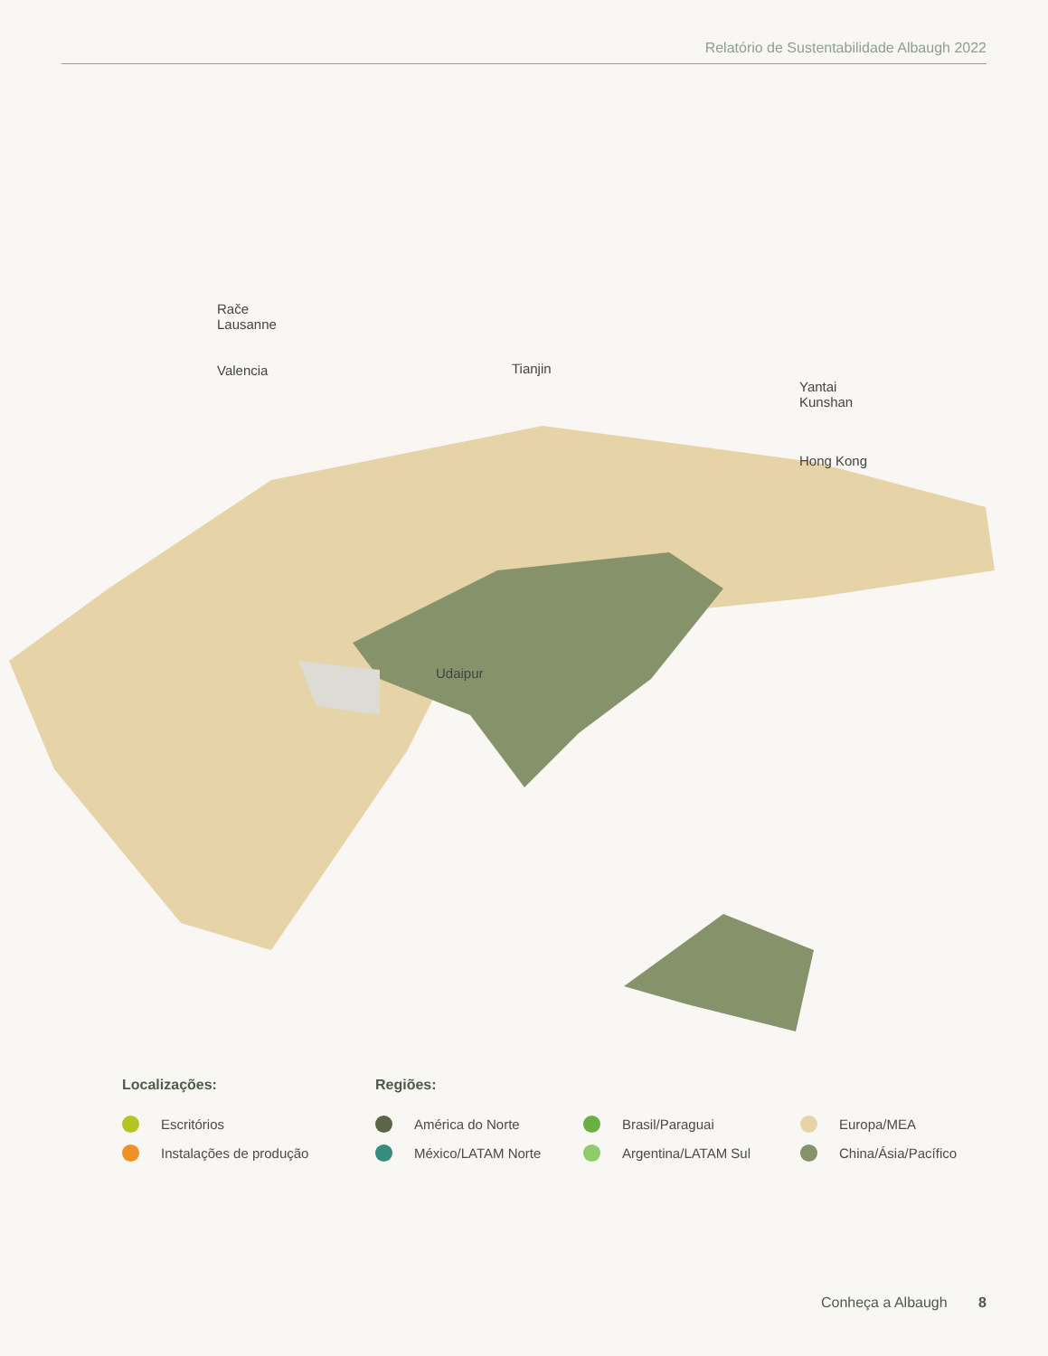Relatório de Sustentabilidade Albaugh 2022
Rače
Lausanne
Valencia Tianjin
Yantai
Kunshan
Hong Kong
Udaipur
Localizações:
Escritórios
Instalações de produção
Regiões:
América do Norte
México/LATAM Norte
Brasil/Paraguai
Argentina/LATAM Sul
Europa/MEA
China/Ásia/Pacífico
Conheça a Albaugh 8